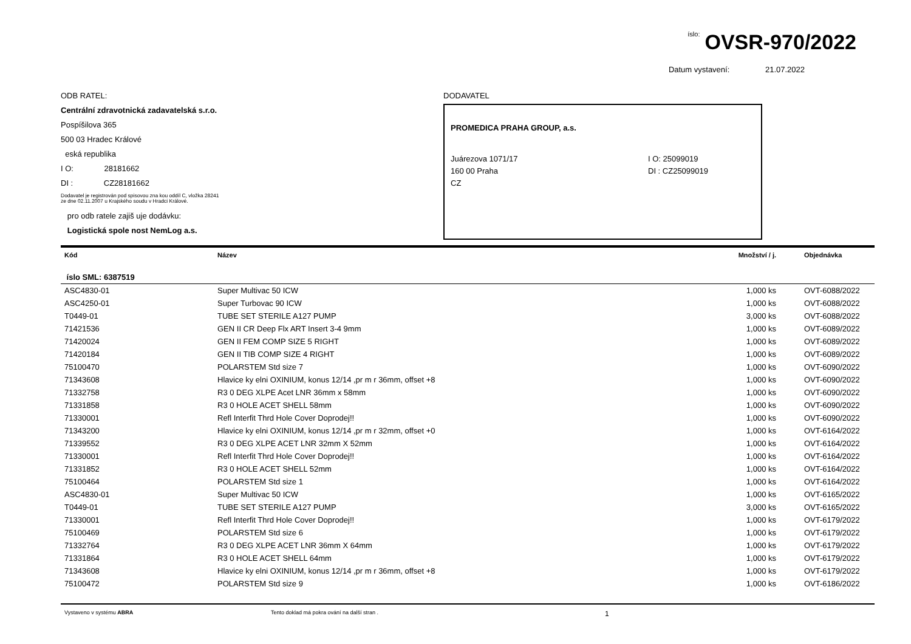íslo: OVSR-970/2022
Datum vystavení: 21.07.2022
ODB RATEL:
Centrální zdravotnická zadavatelská s.r.o.
Pospíšilova 365
500 03 Hradec Králové
eská republika
I O: 28181662
DI : CZ28181662
Dodavatel je registrován pod spisovou zna kou oddíl C, vložka 28241
ze dne 02.11.2007 u Krajského soudu v Hradci Králové.
pro odb ratele zajiš uje dodávku:
Logistická spole nost NemLog a.s.
DODAVATEL
PROMEDICA PRAHA GROUP, a.s.
Juárezova 1071/17
160 00 Praha
CZ
I O: 25099019
DI : CZ25099019
| Kód | Název | Množství / j. | Objednávka |
| --- | --- | --- | --- |
| íslo SML: 6387519 | | | |
| ASC4830-01 | Super Multivac 50 ICW | 1,000 ks | OVT-6088/2022 |
| ASC4250-01 | Super Turbovac 90 ICW | 1,000 ks | OVT-6088/2022 |
| T0449-01 | TUBE SET STERILE A127 PUMP | 3,000 ks | OVT-6088/2022 |
| 71421536 | GEN II CR Deep Flx ART Insert 3-4 9mm | 1,000 ks | OVT-6089/2022 |
| 71420024 | GEN II FEM COMP SIZE 5 RIGHT | 1,000 ks | OVT-6089/2022 |
| 71420184 | GEN II TIB COMP SIZE 4 RIGHT | 1,000 ks | OVT-6089/2022 |
| 75100470 | POLARSTEM Std size 7 | 1,000 ks | OVT-6090/2022 |
| 71343608 | Hlavice ky elni OXINIUM, konus 12/14 ,pr m r 36mm, offset +8 | 1,000 ks | OVT-6090/2022 |
| 71332758 | R3 0 DEG XLPE Acet LNR 36mm x 58mm | 1,000 ks | OVT-6090/2022 |
| 71331858 | R3 0 HOLE ACET SHELL 58mm | 1,000 ks | OVT-6090/2022 |
| 71330001 | Refl Interfit Thrd Hole Cover Doprodej!! | 1,000 ks | OVT-6090/2022 |
| 71343200 | Hlavice ky elni OXINIUM, konus 12/14 ,pr m r 32mm, offset +0 | 1,000 ks | OVT-6164/2022 |
| 71339552 | R3 0 DEG XLPE ACET LNR 32mm X 52mm | 1,000 ks | OVT-6164/2022 |
| 71330001 | Refl Interfit Thrd Hole Cover Doprodej!! | 1,000 ks | OVT-6164/2022 |
| 71331852 | R3 0 HOLE ACET SHELL 52mm | 1,000 ks | OVT-6164/2022 |
| 75100464 | POLARSTEM Std size 1 | 1,000 ks | OVT-6164/2022 |
| ASC4830-01 | Super Multivac 50 ICW | 1,000 ks | OVT-6165/2022 |
| T0449-01 | TUBE SET STERILE A127 PUMP | 3,000 ks | OVT-6165/2022 |
| 71330001 | Refl Interfit Thrd Hole Cover Doprodej!! | 1,000 ks | OVT-6179/2022 |
| 75100469 | POLARSTEM Std size 6 | 1,000 ks | OVT-6179/2022 |
| 71332764 | R3 0 DEG XLPE ACET LNR 36mm X 64mm | 1,000 ks | OVT-6179/2022 |
| 71331864 | R3 0 HOLE ACET SHELL 64mm | 1,000 ks | OVT-6179/2022 |
| 71343608 | Hlavice ky elni OXINIUM, konus 12/14 ,pr m r 36mm, offset +8 | 1,000 ks | OVT-6179/2022 |
| 75100472 | POLARSTEM Std size 9 | 1,000 ks | OVT-6186/2022 |
Vystaveno v systému ABRA Tento doklad má pokra ování na další stran .
1